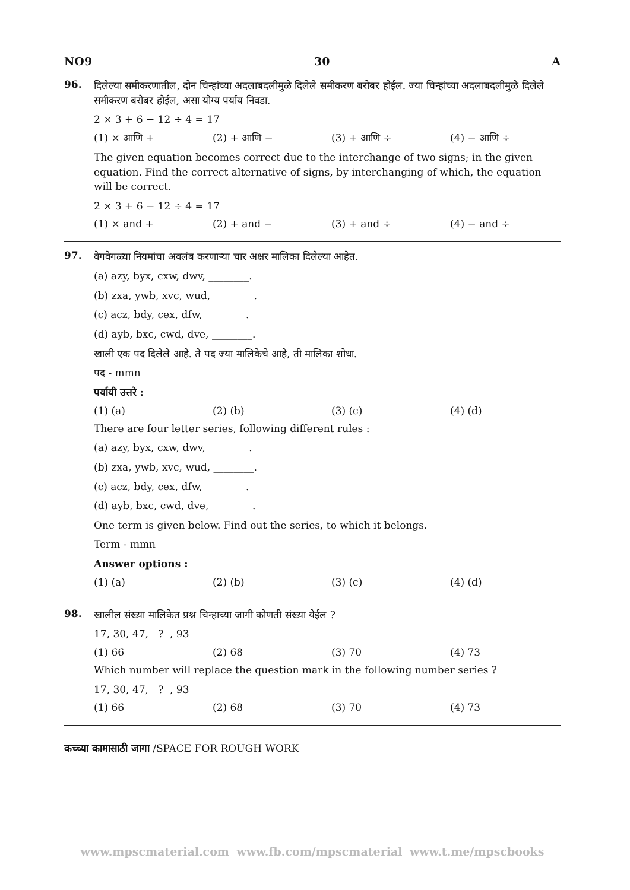NO9 30 A
96.
दिलेल्या समीकरणातील, दोन चिन्हांच्या अदलाबदलीमुळे दिलेले समीकरण बरोबर होईल. ज्या चिन्हांच्या अदलाबदलीमुळे दिलेले समीकरण बरोबर होईल, असा योग्य पर्याय निवडा.
2 × 3 + 6 − 12 ÷ 4 = 17
(1) × आणि + (2) + आणि − (3) + आणि ÷ (4) − आणि ÷
The given equation becomes correct due to the interchange of two signs; in the given equation. Find the correct alternative of signs, by interchanging of which, the equation will be correct.
2 × 3 + 6 − 12 ÷ 4 = 17
(1) × and + (2) + and − (3) + and ÷ (4) − and ÷
97.
वेगवेगळ्या नियमांचा अवलंब करणाऱ्या चार अक्षर मालिका दिलेल्या आहेत.
(a) azy, byx, cxw, dwv, ________.
(b) zxa, ywb, xvc, wud, ________.
(c) acz, bdy, cex, dfw, ________.
(d) ayb, bxc, cwd, dve, ________.
खाली एक पद दिलेले आहे. ते पद ज्या मालिकेचे आहे, ती मालिका शोधा.
पद - mmn
पर्यायी उत्तरे :
(1) (a) (2) (b) (3) (c) (4) (d)
There are four letter series, following different rules :
(a) azy, byx, cxw, dwv, ________.
(b) zxa, ywb, xvc, wud, ________.
(c) acz, bdy, cex, dfw, ________.
(d) ayb, bxc, cwd, dve, ________.
One term is given below. Find out the series, to which it belongs.
Term - mmn
Answer options :
(1) (a) (2) (b) (3) (c) (4) (d)
98.
खालील संख्या मालिकेत प्रश्न चिन्हाच्या जागी कोणती संख्या येईल ?
17, 30, 47, ? , 93
(1) 66 (2) 68 (3) 70 (4) 73
Which number will replace the question mark in the following number series ?
17, 30, 47, ? , 93
(1) 66 (2) 68 (3) 70 (4) 73
कच्च्या कामासाठी जागा /SPACE FOR ROUGH WORK
www.mpscmaterial.com www.fb.com/mpscmaterial www.t.me/mpscbooks